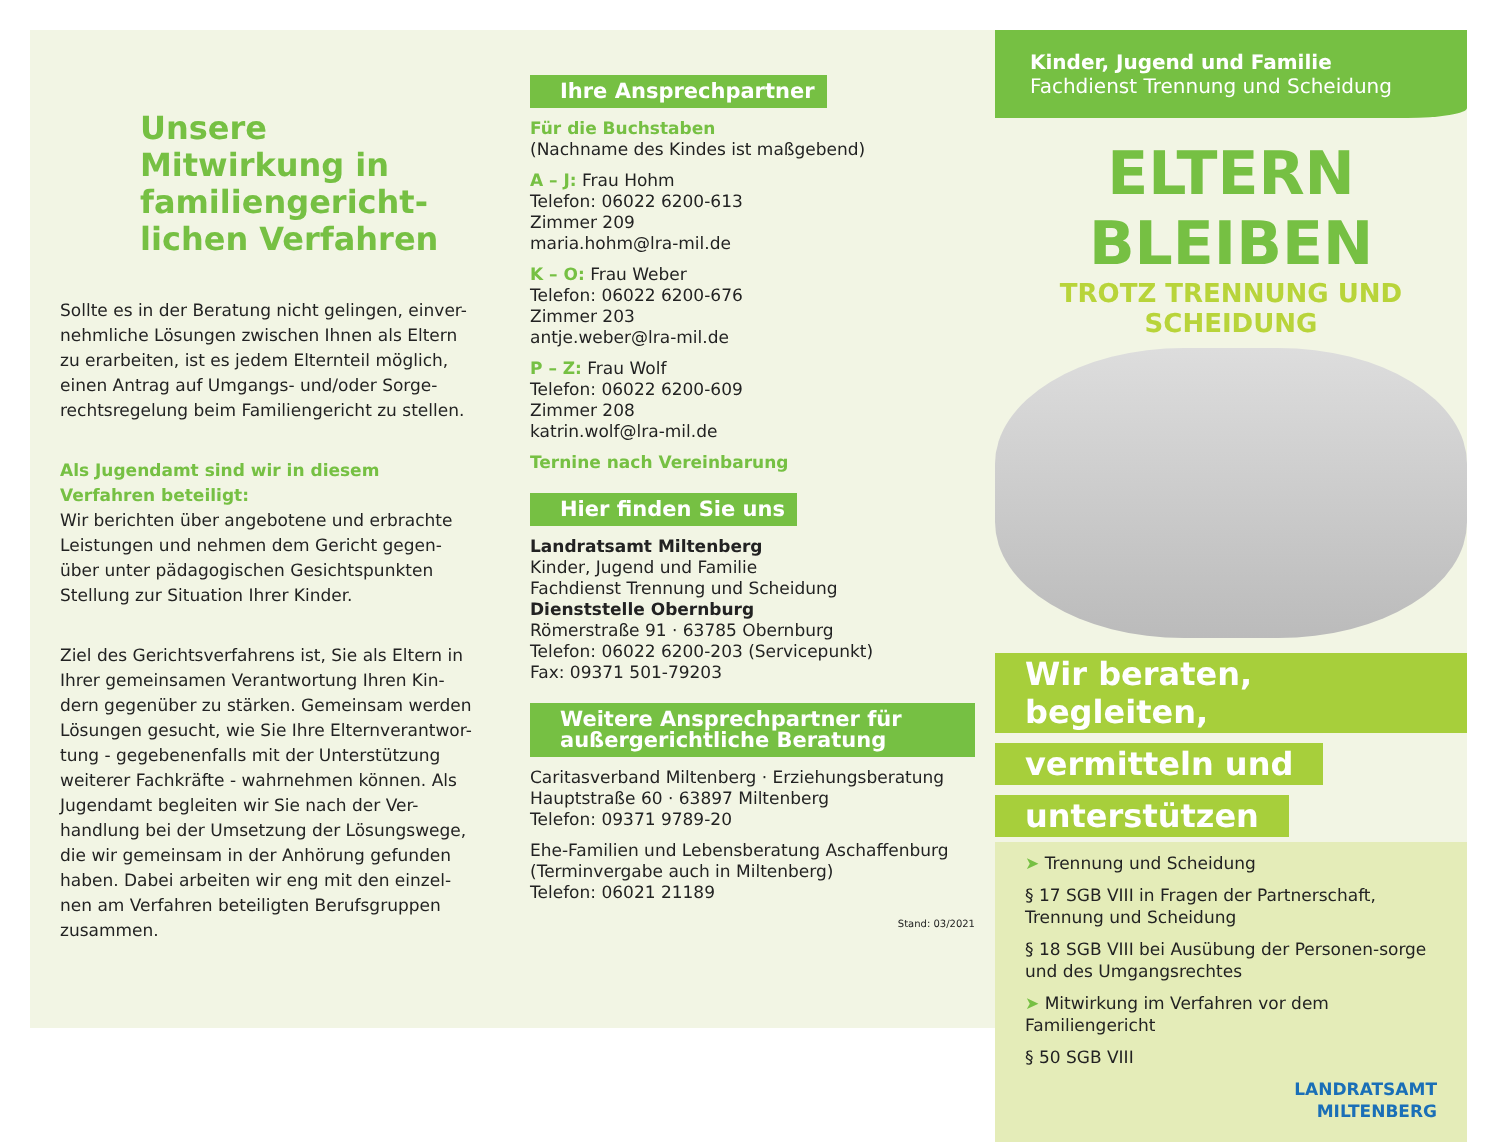Unsere Mitwirkung in familiengericht-lichen Verfahren
Sollte es in der Beratung nicht gelingen, einver-nehmliche Lösungen zwischen Ihnen als Eltern zu erarbeiten, ist es jedem Elternteil möglich, einen Antrag auf Umgangs- und/oder Sorge-rechtsregelung beim Familiengericht zu stellen.
Als Jugendamt sind wir in diesem Verfahren beteiligt:
Wir berichten über angebotene und erbrachte Leistungen und nehmen dem Gericht gegen-über unter pädagogischen Gesichtspunkten Stellung zur Situation Ihrer Kinder.
Ziel des Gerichtsverfahrens ist, Sie als Eltern in Ihrer gemeinsamen Verantwortung Ihren Kin-dern gegenüber zu stärken. Gemeinsam werden Lösungen gesucht, wie Sie Ihre Elternverantwor-tung - gegebenenfalls mit der Unterstützung weiterer Fachkräfte - wahrnehmen können. Als Jugendamt begleiten wir Sie nach der Ver-handlung bei der Umsetzung der Lösungswege, die wir gemeinsam in der Anhörung gefunden haben. Dabei arbeiten wir eng mit den einzel-nen am Verfahren beteiligten Berufsgruppen zusammen.
Ihre Ansprechpartner
Für die Buchstaben
(Nachname des Kindes ist maßgebend)
A – J: Frau Hohm
Telefon: 06022 6200-613
Zimmer 209
maria.hohm@lra-mil.de
K – O: Frau Weber
Telefon: 06022 6200-676
Zimmer 203
antje.weber@lra-mil.de
P – Z: Frau Wolf
Telefon: 06022 6200-609
Zimmer 208
katrin.wolf@lra-mil.de
Ternine nach Vereinbarung
Hier finden Sie uns
Landratsamt Miltenberg
Kinder, Jugend und Familie
Fachdienst Trennung und Scheidung
Dienststelle Obernburg
Römerstraße 91 · 63785 Obernburg
Telefon: 06022 6200-203 (Servicepunkt)
Fax: 09371 501-79203
Weitere Ansprechpartner für außergerichtliche Beratung
Caritasverband Miltenberg · Erziehungsberatung
Hauptstraße 60 · 63897 Miltenberg
Telefon: 09371 9789-20
Ehe-Familien und Lebensberatung Aschaffenburg
(Terminvergabe auch in Miltenberg)
Telefon: 06021 21189
Stand: 03/2021
Kinder, Jugend und Familie
Fachdienst Trennung und Scheidung
ELTERN BLEIBEN
TROTZ TRENNUNG UND SCHEIDUNG
Wir beraten, begleiten,
vermitteln und
unterstützen
➤ Trennung und Scheidung
§ 17 SGB VIII in Fragen der Partnerschaft, Trennung und Scheidung
§ 18 SGB VIII bei Ausübung der Personen-sorge und des Umgangsrechtes
➤ Mitwirkung im Verfahren vor dem Familiengericht
§ 50 SGB VIII
LANDRATSAMT
MILTENBERG